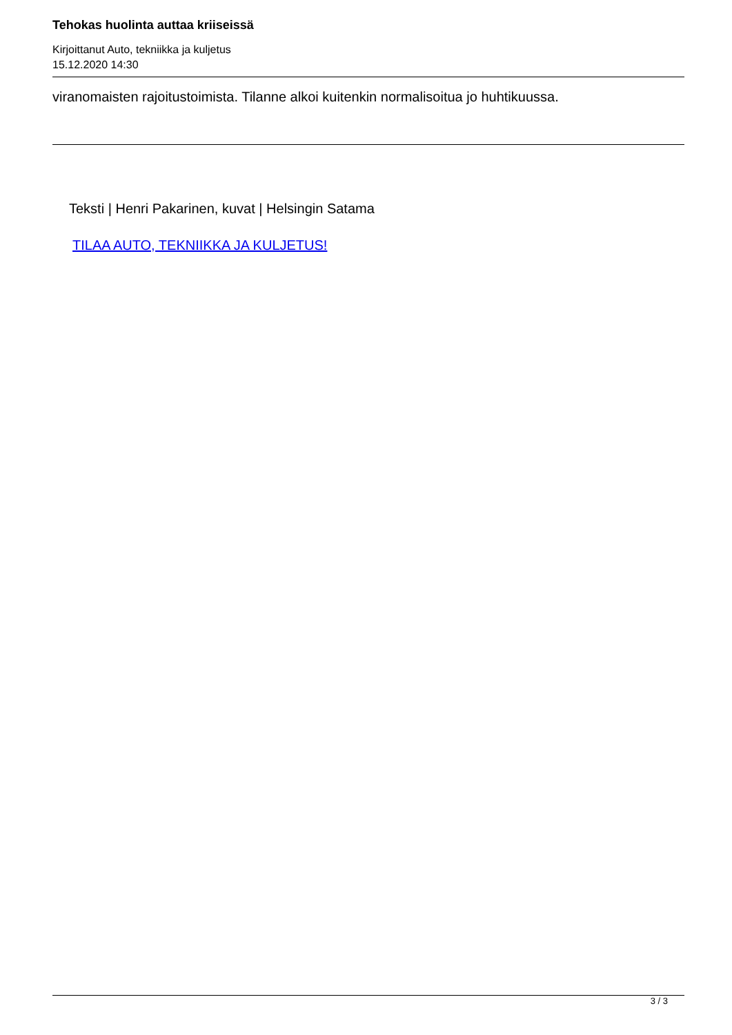Tehokas huolinta auttaa kriiseissä
Kirjoittanut Auto, tekniikka ja kuljetus
15.12.2020 14:30
viranomaisten rajoitustoimista. Tilanne alkoi kuitenkin normalisoitua jo huhtikuussa.
Teksti | Henri Pakarinen, kuvat | Helsingin Satama
TILAA AUTO, TEKNIIKKA JA KULJETUS!
3 / 3